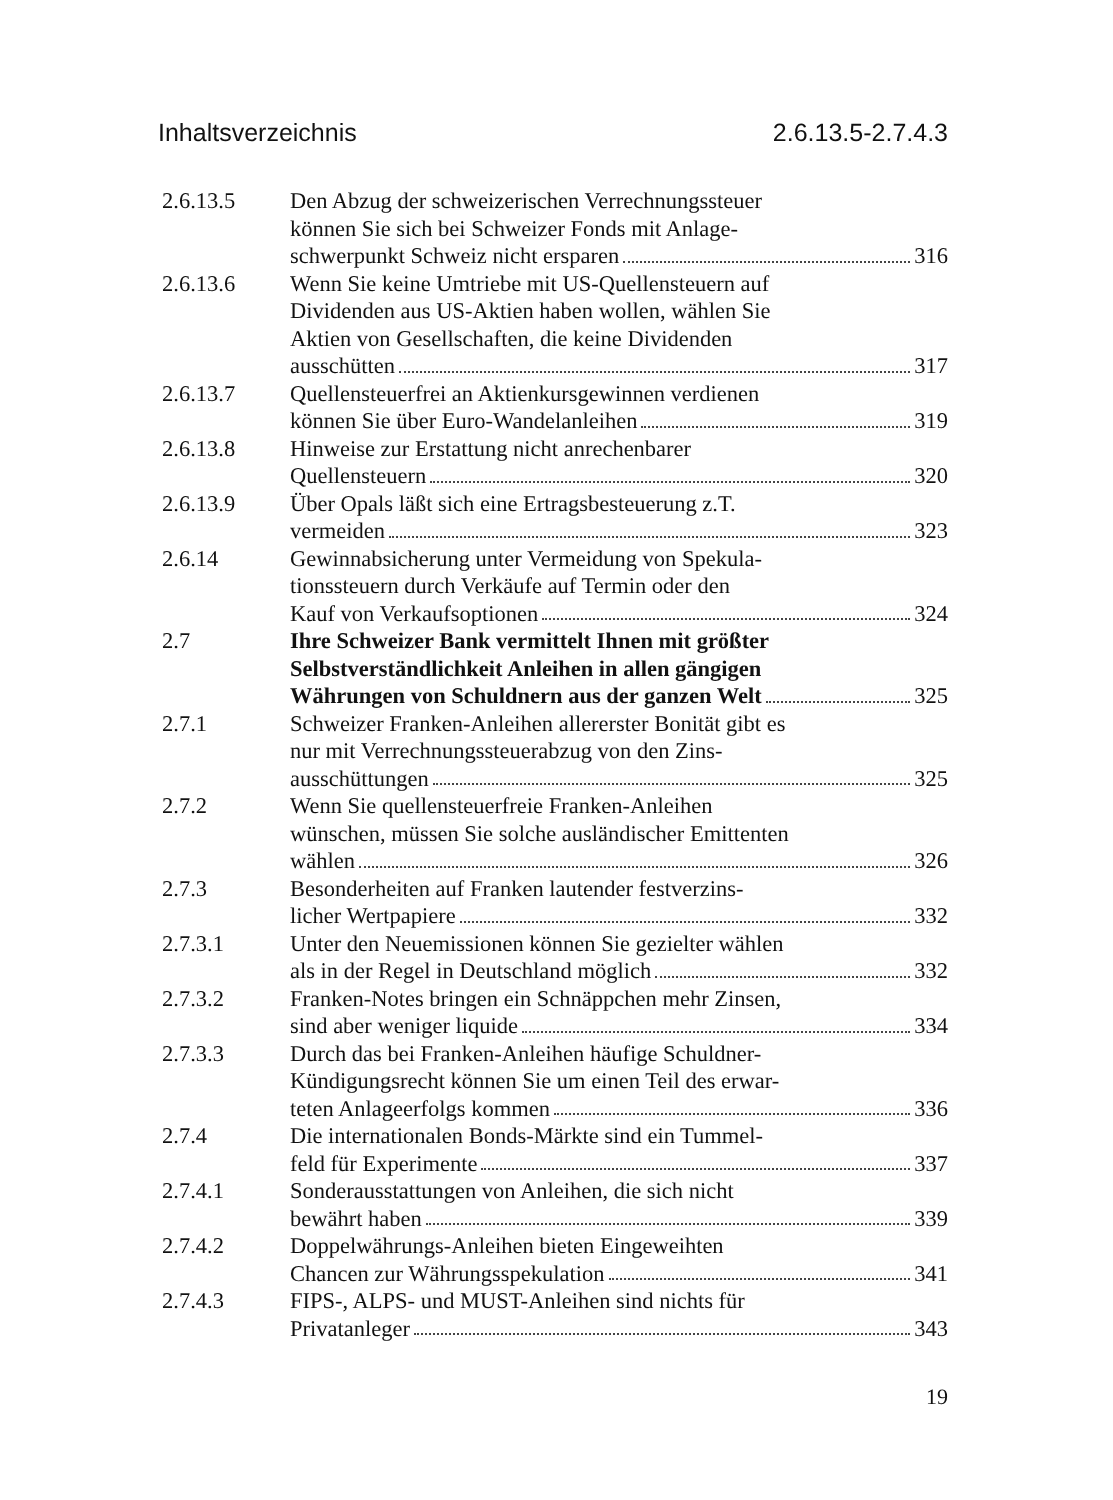Inhaltsverzeichnis 2.6.13.5-2.7.4.3
2.6.13.5 Den Abzug der schweizerischen Verrechnungssteuer
können Sie sich bei Schweizer Fonds mit Anlage-
schwerpunkt Schweiz nicht ersparen 316
2.6.13.6 Wenn Sie keine Umtriebe mit US-Quellensteuern auf
Dividenden aus US-Aktien haben wollen, wählen Sie
Aktien von Gesellschaften, die keine Dividenden
ausschütten 317
2.6.13.7 Quellensteuerfrei an Aktienkursgewinnen verdienen
können Sie über Euro-Wandelanleihen 319
2.6.13.8 Hinweise zur Erstattung nicht anrechenbarer
Quellensteuern 320
2.6.13.9 Über Opals läßt sich eine Ertragsbesteuerung z.T.
vermeiden 323
2.6.14 Gewinnabsicherung unter Vermeidung von Spekula-
tionssteuern durch Verkäufe auf Termin oder den
Kauf von Verkaufsoptionen 324
2.7 Ihre Schweizer Bank vermittelt Ihnen mit größter
Selbstverständlichkeit Anleihen in allen gängigen
Währungen von Schuldnern aus der ganzen Welt 325
2.7.1 Schweizer Franken-Anleihen allererster Bonität gibt es
nur mit Verrechnungssteuerabzug von den Zins-
ausschüttungen 325
2.7.2 Wenn Sie quellensteuerfreie Franken-Anleihen
wünschen, müssen Sie solche ausländischer Emittenten
wählen 326
2.7.3 Besonderheiten auf Franken lautender festverzins-
licher Wertpapiere 332
2.7.3.1 Unter den Neuemissionen können Sie gezielter wählen
als in der Regel in Deutschland möglich 332
2.7.3.2 Franken-Notes bringen ein Schnäppchen mehr Zinsen,
sind aber weniger liquide 334
2.7.3.3 Durch das bei Franken-Anleihen häufige Schuldner-
Kündigungsrecht können Sie um einen Teil des erwar-
teten Anlageerfolgs kommen 336
2.7.4 Die internationalen Bonds-Märkte sind ein Tummel-
feld für Experimente 337
2.7.4.1 Sonderausstattungen von Anleihen, die sich nicht
bewährt haben 339
2.7.4.2 Doppelwährungs-Anleihen bieten Eingeweihten
Chancen zur Währungsspekulation 341
2.7.4.3 FIPS-, ALPS- und MUST-Anleihen sind nichts für
Privatanleger 343
19